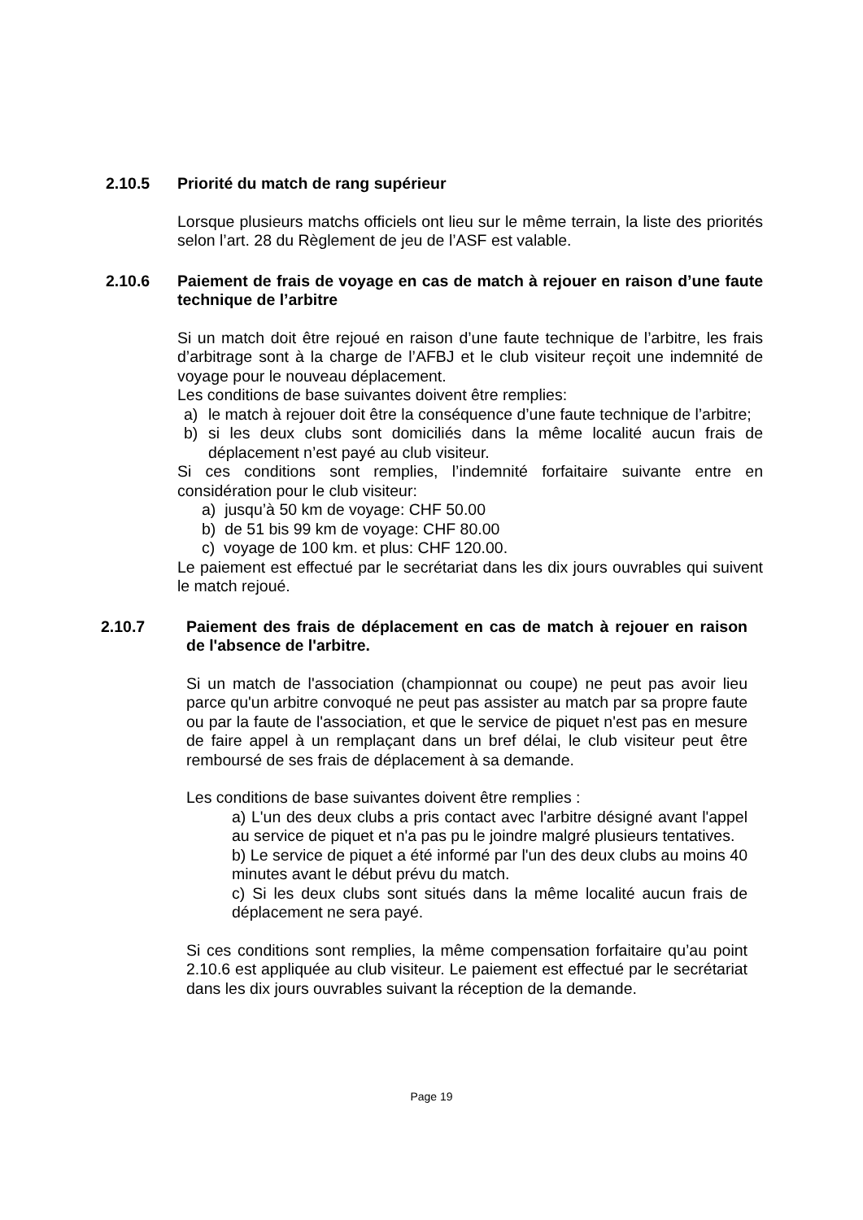2.10.5 Priorité du match de rang supérieur
Lorsque plusieurs matchs officiels ont lieu sur le même terrain, la liste des priorités selon l’art. 28 du Règlement de jeu de l’ASF est valable.
2.10.6 Paiement de frais de voyage en cas de match à rejouer en raison d’une faute technique de l’arbitre
Si un match doit être rejoué en raison d’une faute technique de l’arbitre, les frais d’arbitrage sont à la charge de l’AFBJ et le club visiteur reçoit une indemnité de voyage pour le nouveau déplacement.
Les conditions de base suivantes doivent être remplies:
a) le match à rejouer doit être la conséquence d’une faute technique de l’arbitre;
b) si les deux clubs sont domiciliés dans la même localité aucun frais de déplacement n’est payé au club visiteur.
Si ces conditions sont remplies, l’indemnité forfaitaire suivante entre en considération pour le club visiteur:
a) jusqu’à 50 km de voyage: CHF 50.00
b) de 51 bis 99 km de voyage: CHF 80.00
c) voyage de 100 km. et plus: CHF 120.00.
Le paiement est effectué par le secrétariat dans les dix jours ouvrables qui suivent le match rejoué.
2.10.7 Paiement des frais de déplacement en cas de match à rejouer en raison de l'absence de l'arbitre.
Si un match de l'association (championnat ou coupe) ne peut pas avoir lieu parce qu'un arbitre convoqué ne peut pas assister au match par sa propre faute ou par la faute de l'association, et que le service de piquet n'est pas en mesure de faire appel à un remplaçant dans un bref délai, le club visiteur peut être remboursé de ses frais de déplacement à sa demande.
Les conditions de base suivantes doivent être remplies :
a) L'un des deux clubs a pris contact avec l'arbitre désigné avant l'appel au service de piquet et n'a pas pu le joindre malgré plusieurs tentatives.
b) Le service de piquet a été informé par l'un des deux clubs au moins 40 minutes avant le début prévu du match.
c) Si les deux clubs sont situés dans la même localité aucun frais de déplacement ne sera payé.
Si ces conditions sont remplies, la même compensation forfaitaire qu’au point 2.10.6 est appliquée au club visiteur. Le paiement est effectué par le secrétariat dans les dix jours ouvrables suivant la réception de la demande.
Page 19